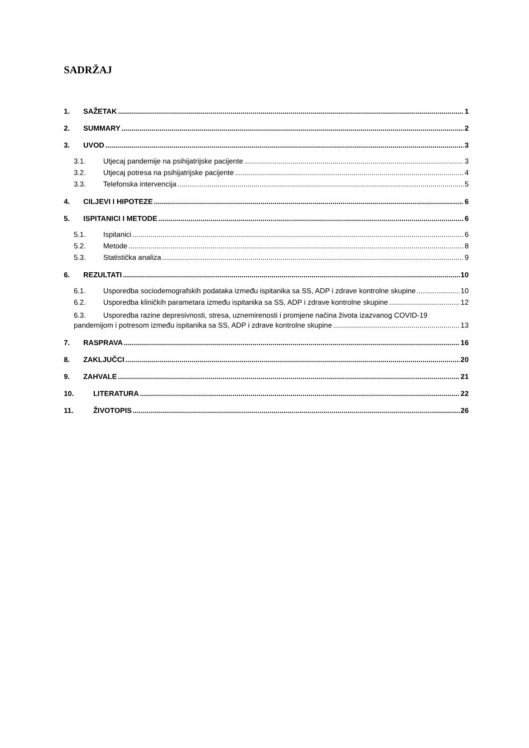SADRŽAJ
1. SAŽETAK 1
2. SUMMARY 2
3. UVOD 3
3.1. Utjecaj pandemije na psihijatrijske pacijente 3
3.2. Utjecaj potresa na psihijatrijske pacijente 4
3.3. Telefonska intervencija 5
4. CILJEVI I HIPOTEZE 6
5. ISPITANICI I METODE 6
5.1. Ispitanici 6
5.2. Metode 8
5.3. Statistička analiza 9
6. REZULTATI 10
6.1. Usporedba sociodemografskih podataka između ispitanika sa SS, ADP i zdrave kontrolne skupine 10
6.2. Usporedba kliničkih parametara između ispitanika sa SS, ADP i zdrave kontrolne skupine 12
6.3. Usporedba razine depresivnosti, stresa, uznemirenosti i promjene načina života izazvanog COVID-19
pandemijom i potresom između ispitanika sa SS, ADP i zdrave kontrolne skupine 13
7. RASPRAVA 16
8. ZAKLJUČCI 20
9. ZAHVALE 21
10. LITERATURA 22
11. ŽIVOTOPIS 26